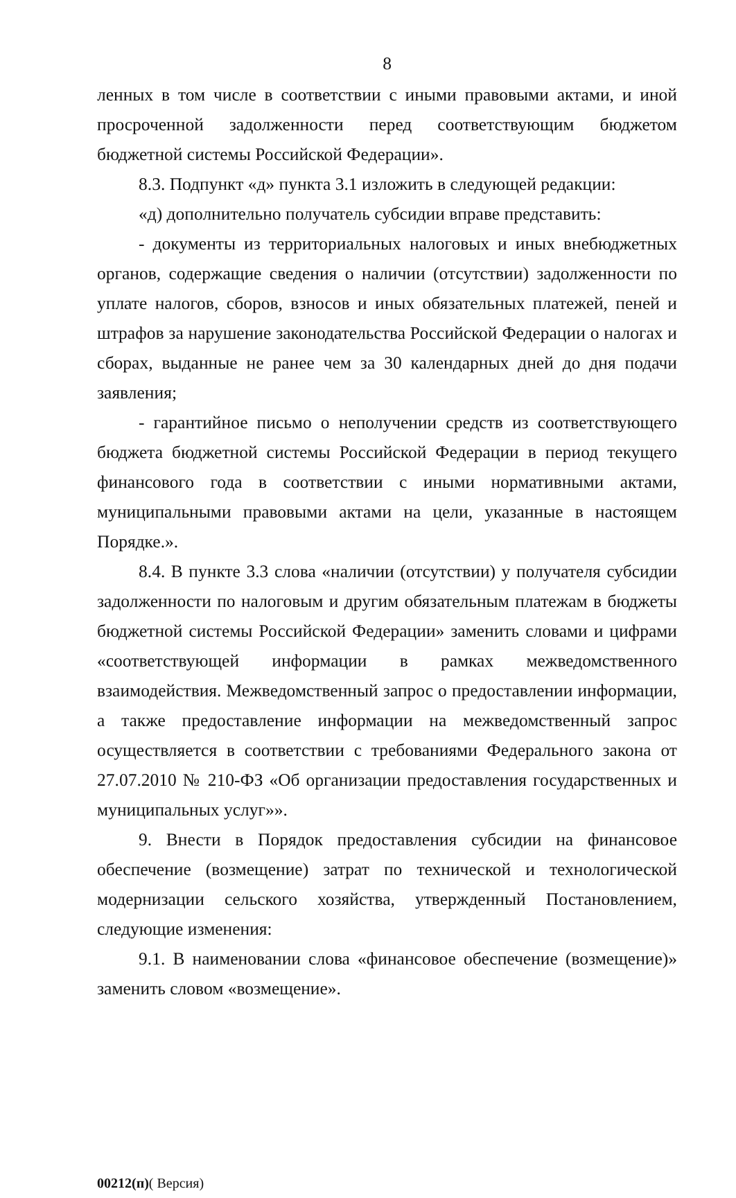8
ленных в том числе в соответствии с иными правовыми актами, и иной просроченной задолженности перед соответствующим бюджетом бюджетной системы Российской Федерации».
8.3. Подпункт «д» пункта 3.1 изложить в следующей редакции:
«д) дополнительно получатель субсидии вправе представить:
- документы из территориальных налоговых и иных внебюджетных органов, содержащие сведения о наличии (отсутствии) задолженности по уплате налогов, сборов, взносов и иных обязательных платежей, пеней и штрафов за нарушение законодательства Российской Федерации о налогах и сборах, выданные не ранее чем за 30 календарных дней до дня подачи заявления;
- гарантийное письмо о неполучении средств из соответствующего бюджета бюджетной системы Российской Федерации в период текущего финансового года в соответствии с иными нормативными актами, муниципальными правовыми актами на цели, указанные в настоящем Порядке.».
8.4. В пункте 3.3 слова «наличии (отсутствии) у получателя субсидии задолженности по налоговым и другим обязательным платежам в бюджеты бюджетной системы Российской Федерации» заменить словами и цифрами «соответствующей информации в рамках межведомственного взаимодействия. Межведомственный запрос о предоставлении информации, а также предоставление информации на межведомственный запрос осуществляется в соответствии с требованиями Федерального закона от 27.07.2010 № 210-ФЗ «Об организации предоставления государственных и муниципальных услуг»».
9. Внести в Порядок предоставления субсидии на финансовое обеспечение (возмещение) затрат по технической и технологической модернизации сельского хозяйства, утвержденный Постановлением, следующие изменения:
9.1. В наименовании слова «финансовое обеспечение (возмещение)» заменить словом «возмещение».
00212(п)( Версия)